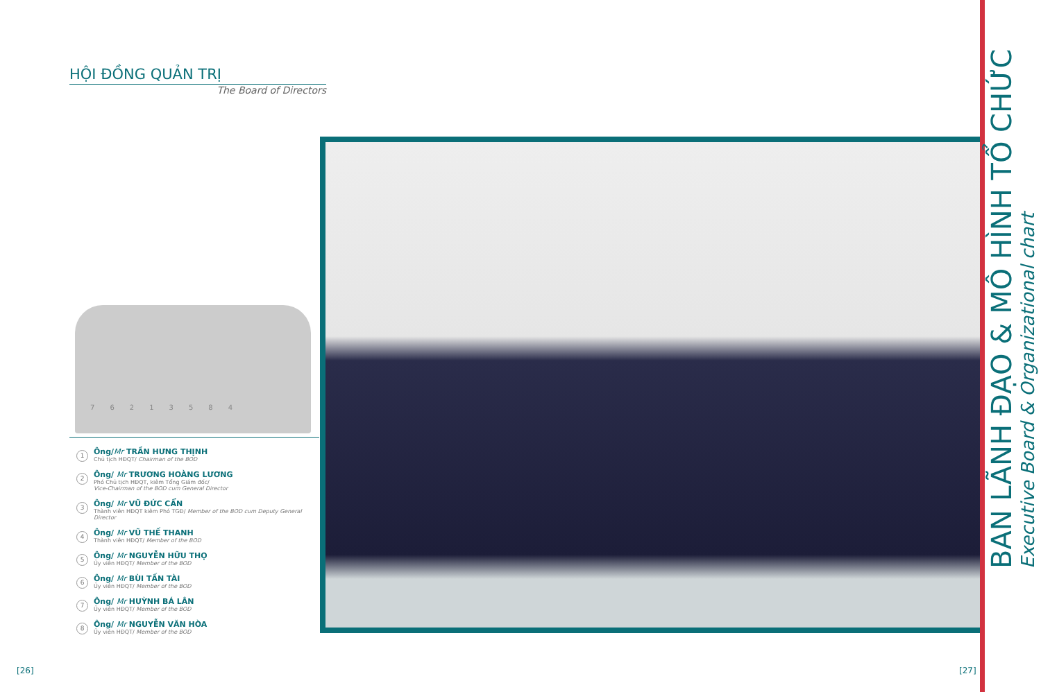HỘI ĐỒNG QUẢN TRỊ
The Board of Directors
7 6 2 1 3 5 8 4
1
Ông/Mr TRẦN HƯNG THỊNH
Chủ tịch HĐQT/ Chairman of the BOD
2
Ông/ Mr TRƯƠNG HOÀNG LƯƠNG
Phó Chủ tịch HĐQT, kiêm Tổng Giám đốc/
Vice-Chairman of the BOD cum General Director
3
Ông/ Mr VŨ ĐỨC CẨN
Thành viên HĐQT kiêm Phó TGĐ/ Member of the BOD cum Deputy General Director
4
Ông/ Mr VŨ THẾ THANH
Thành viên HĐQT/ Member of the BOD
5
Ông/ Mr NGUYỄN HỮU THỌ
Ủy viên HĐQT/ Member of the BOD
6
Ông/ Mr BÙI TẤN TÀI
Ủy viên HĐQT/ Member of the BOD
7
Ông/ Mr HUỲNH BÁ LÂN
Ủy viên HĐQT/ Member of the BOD
8
Ông/ Mr NGUYỄN VĂN HÒA
Ủy viên HĐQT/ Member of the BOD
BAN LÃNH ĐẠO & MÔ HÌNH TỔ CHỨC Executive Board & Organizational chart
[26] [27]